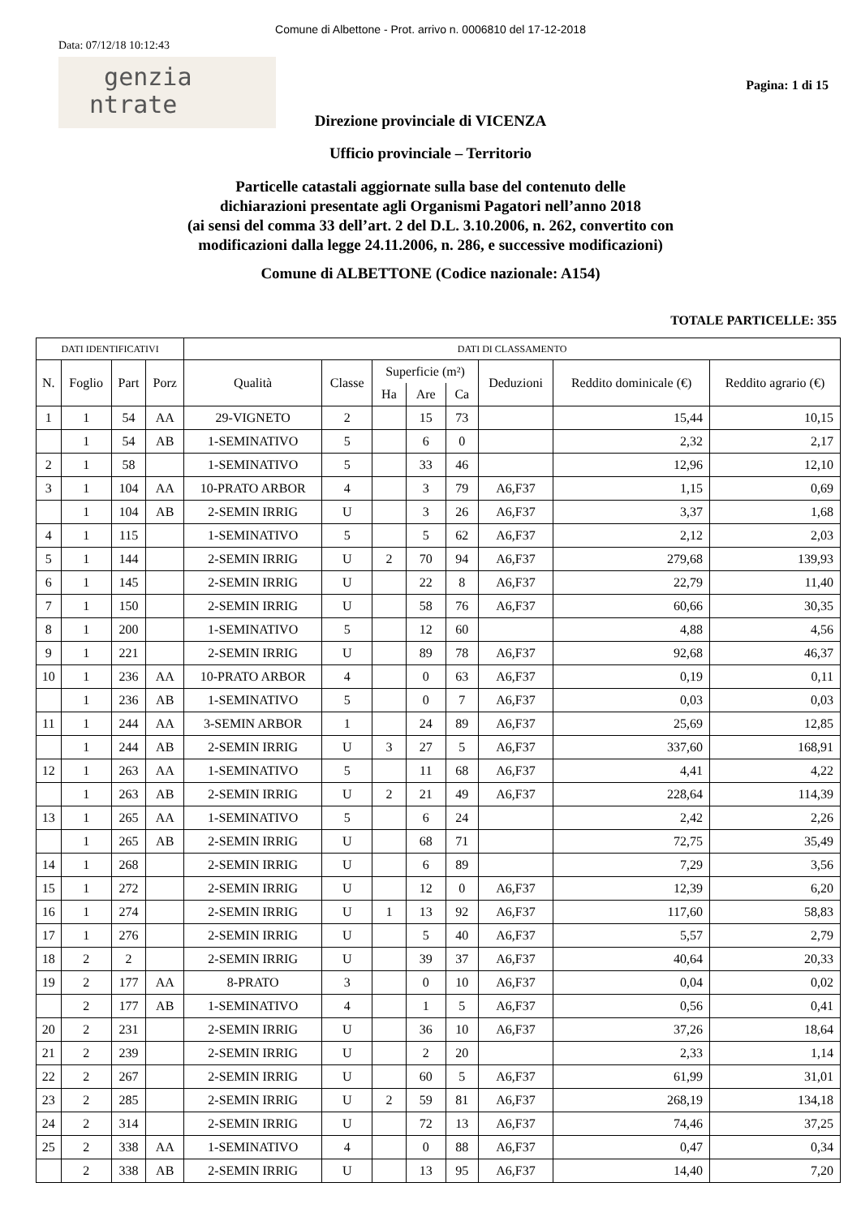Comune di Albettone - Prot. arrivo n. 0006810 del 17-12-2018
Data: 07/12/18 10:12:43
genzia
ntrate
Pagina: 1 di 15
Direzione provinciale di VICENZA
Ufficio provinciale – Territorio
Particelle catastali aggiornate sulla base del contenuto delle
dichiarazioni presentate agli Organismi Pagatori nell’anno 2018
(ai sensi del comma 33 dell’art. 2 del D.L. 3.10.2006, n. 262, convertito con
modificazioni dalla legge 24.11.2006, n. 286, e successive modificazioni)
Comune di ALBETTONE (Codice nazionale: A154)
TOTALE PARTICELLE: 355
| DATI IDENTIFICATIVI | | | | DATI DI CLASSAMENTO | | | | | | | |
| --- | --- | --- | --- | --- | --- | --- | --- | --- | --- | --- | --- |
| N. | Foglio | Part | Porz | Qualità | Classe | Superficie (m²) | | | Deduzioni | Reddito dominicale (€) | Reddito agrario (€) |
| | | | | | | Ha | Are | Ca | | | |
| 1 | 1 | 54 | AA | 29-VIGNETO | 2 | | 15 | 73 | | 15,44 | 10,15 |
| | 1 | 54 | AB | 1-SEMINATIVO | 5 | | 6 | 0 | | 2,32 | 2,17 |
| 2 | 1 | 58 | | 1-SEMINATIVO | 5 | | 33 | 46 | | 12,96 | 12,10 |
| 3 | 1 | 104 | AA | 10-PRATO ARBOR | 4 | | 3 | 79 | A6,F37 | 1,15 | 0,69 |
| | 1 | 104 | AB | 2-SEMIN IRRIG | U | | 3 | 26 | A6,F37 | 3,37 | 1,68 |
| 4 | 1 | 115 | | 1-SEMINATIVO | 5 | | 5 | 62 | A6,F37 | 2,12 | 2,03 |
| 5 | 1 | 144 | | 2-SEMIN IRRIG | U | 2 | 70 | 94 | A6,F37 | 279,68 | 139,93 |
| 6 | 1 | 145 | | 2-SEMIN IRRIG | U | | 22 | 8 | A6,F37 | 22,79 | 11,40 |
| 7 | 1 | 150 | | 2-SEMIN IRRIG | U | | 58 | 76 | A6,F37 | 60,66 | 30,35 |
| 8 | 1 | 200 | | 1-SEMINATIVO | 5 | | 12 | 60 | | 4,88 | 4,56 |
| 9 | 1 | 221 | | 2-SEMIN IRRIG | U | | 89 | 78 | A6,F37 | 92,68 | 46,37 |
| 10 | 1 | 236 | AA | 10-PRATO ARBOR | 4 | | 0 | 63 | A6,F37 | 0,19 | 0,11 |
| | 1 | 236 | AB | 1-SEMINATIVO | 5 | | 0 | 7 | A6,F37 | 0,03 | 0,03 |
| 11 | 1 | 244 | AA | 3-SEMIN ARBOR | 1 | | 24 | 89 | A6,F37 | 25,69 | 12,85 |
| | 1 | 244 | AB | 2-SEMIN IRRIG | U | 3 | 27 | 5 | A6,F37 | 337,60 | 168,91 |
| 12 | 1 | 263 | AA | 1-SEMINATIVO | 5 | | 11 | 68 | A6,F37 | 4,41 | 4,22 |
| | 1 | 263 | AB | 2-SEMIN IRRIG | U | 2 | 21 | 49 | A6,F37 | 228,64 | 114,39 |
| 13 | 1 | 265 | AA | 1-SEMINATIVO | 5 | | 6 | 24 | | 2,42 | 2,26 |
| | 1 | 265 | AB | 2-SEMIN IRRIG | U | | 68 | 71 | | 72,75 | 35,49 |
| 14 | 1 | 268 | | 2-SEMIN IRRIG | U | | 6 | 89 | | 7,29 | 3,56 |
| 15 | 1 | 272 | | 2-SEMIN IRRIG | U | | 12 | 0 | A6,F37 | 12,39 | 6,20 |
| 16 | 1 | 274 | | 2-SEMIN IRRIG | U | 1 | 13 | 92 | A6,F37 | 117,60 | 58,83 |
| 17 | 1 | 276 | | 2-SEMIN IRRIG | U | | 5 | 40 | A6,F37 | 5,57 | 2,79 |
| 18 | 2 | 2 | | 2-SEMIN IRRIG | U | | 39 | 37 | A6,F37 | 40,64 | 20,33 |
| 19 | 2 | 177 | AA | 8-PRATO | 3 | | 0 | 10 | A6,F37 | 0,04 | 0,02 |
| | 2 | 177 | AB | 1-SEMINATIVO | 4 | | 1 | 5 | A6,F37 | 0,56 | 0,41 |
| 20 | 2 | 231 | | 2-SEMIN IRRIG | U | | 36 | 10 | A6,F37 | 37,26 | 18,64 |
| 21 | 2 | 239 | | 2-SEMIN IRRIG | U | | 2 | 20 | | 2,33 | 1,14 |
| 22 | 2 | 267 | | 2-SEMIN IRRIG | U | | 60 | 5 | A6,F37 | 61,99 | 31,01 |
| 23 | 2 | 285 | | 2-SEMIN IRRIG | U | 2 | 59 | 81 | A6,F37 | 268,19 | 134,18 |
| 24 | 2 | 314 | | 2-SEMIN IRRIG | U | | 72 | 13 | A6,F37 | 74,46 | 37,25 |
| 25 | 2 | 338 | AA | 1-SEMINATIVO | 4 | | 0 | 88 | A6,F37 | 0,47 | 0,34 |
| | 2 | 338 | AB | 2-SEMIN IRRIG | U | | 13 | 95 | A6,F37 | 14,40 | 7,20 |